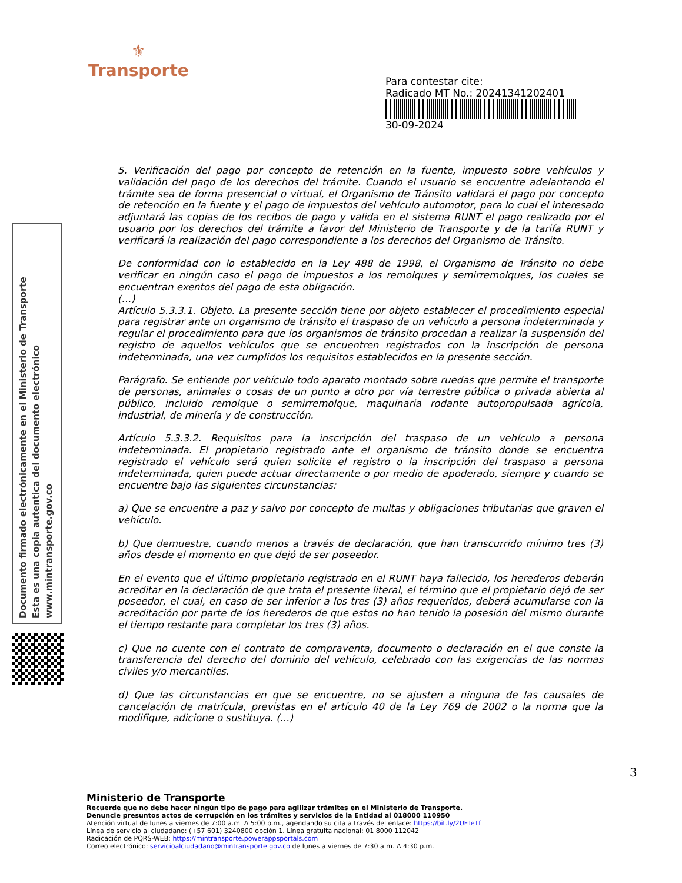⚜
Transporte
Para contestar cite:
Radicado MT No.: 20241341202401
30-09-2024
Documento firmado electrónicamente en el Ministerio de Transporte
Esta es una copia autentica del documento electrónico
www.mintransporte.gov.co
5. Verificación del pago por concepto de retención en la fuente, impuesto sobre vehículos y validación del pago de los derechos del trámite. Cuando el usuario se encuentre adelantando el trámite sea de forma presencial o virtual, el Organismo de Tránsito validará el pago por concepto de retención en la fuente y el pago de impuestos del vehículo automotor, para lo cual el interesado adjuntará las copias de los recibos de pago y valida en el sistema RUNT el pago realizado por el usuario por los derechos del trámite a favor del Ministerio de Transporte y de la tarifa RUNT y verificará la realización del pago correspondiente a los derechos del Organismo de Tránsito.
De conformidad con lo establecido en la Ley 488 de 1998, el Organismo de Tránsito no debe verificar en ningún caso el pago de impuestos a los remolques y semirremolques, los cuales se encuentran exentos del pago de esta obligación.
(…)
Artículo 5.3.3.1. Objeto. La presente sección tiene por objeto establecer el procedimiento especial para registrar ante un organismo de tránsito el traspaso de un vehículo a persona indeterminada y regular el procedimiento para que los organismos de tránsito procedan a realizar la suspensión del registro de aquellos vehículos que se encuentren registrados con la inscripción de persona indeterminada, una vez cumplidos los requisitos establecidos en la presente sección.
Parágrafo. Se entiende por vehículo todo aparato montado sobre ruedas que permite el transporte de personas, animales o cosas de un punto a otro por vía terrestre pública o privada abierta al público, incluido remolque o semirremolque, maquinaria rodante autopropulsada agrícola, industrial, de minería y de construcción.
Artículo 5.3.3.2. Requisitos para la inscripción del traspaso de un vehículo a persona indeterminada. El propietario registrado ante el organismo de tránsito donde se encuentra registrado el vehículo será quien solicite el registro o la inscripción del traspaso a persona indeterminada, quien puede actuar directamente o por medio de apoderado, siempre y cuando se encuentre bajo las siguientes circunstancias:
a) Que se encuentre a paz y salvo por concepto de multas y obligaciones tributarias que graven el vehículo.
b) Que demuestre, cuando menos a través de declaración, que han transcurrido mínimo tres (3) años desde el momento en que dejó de ser poseedor.
En el evento que el último propietario registrado en el RUNT haya fallecido, los herederos deberán acreditar en la declaración de que trata el presente literal, el término que el propietario dejó de ser poseedor, el cual, en caso de ser inferior a los tres (3) años requeridos, deberá acumularse con la acreditación por parte de los herederos de que estos no han tenido la posesión del mismo durante el tiempo restante para completar los tres (3) años.
c) Que no cuente con el contrato de compraventa, documento o declaración en el que conste la transferencia del derecho del dominio del vehículo, celebrado con las exigencias de las normas civiles y/o mercantiles.
d) Que las circunstancias en que se encuentre, no se ajusten a ninguna de las causales de cancelación de matrícula, previstas en el artículo 40 de la Ley 769 de 2002 o la norma que la modifique, adicione o sustituya. (...)
3
Ministerio de Transporte
Recuerde que no debe hacer ningún tipo de pago para agilizar trámites en el Ministerio de Transporte.
Denuncie presuntos actos de corrupción en los trámites y servicios de la Entidad al 018000 110950
Atención virtual de lunes a viernes de 7:00 a.m. A 5:00 p.m., agendando su cita a través del enlace: https://bit.ly/2UFTeTf
Línea de servicio al ciudadano: (+57 601) 3240800 opción 1. Línea gratuita nacional: 01 8000 112042
Radicación de PQRS-WEB: https://mintransporte.powerappsportals.com
Correo electrónico: servicioalciudadano@mintransporte.gov.co de lunes a viernes de 7:30 a.m. A 4:30 p.m.